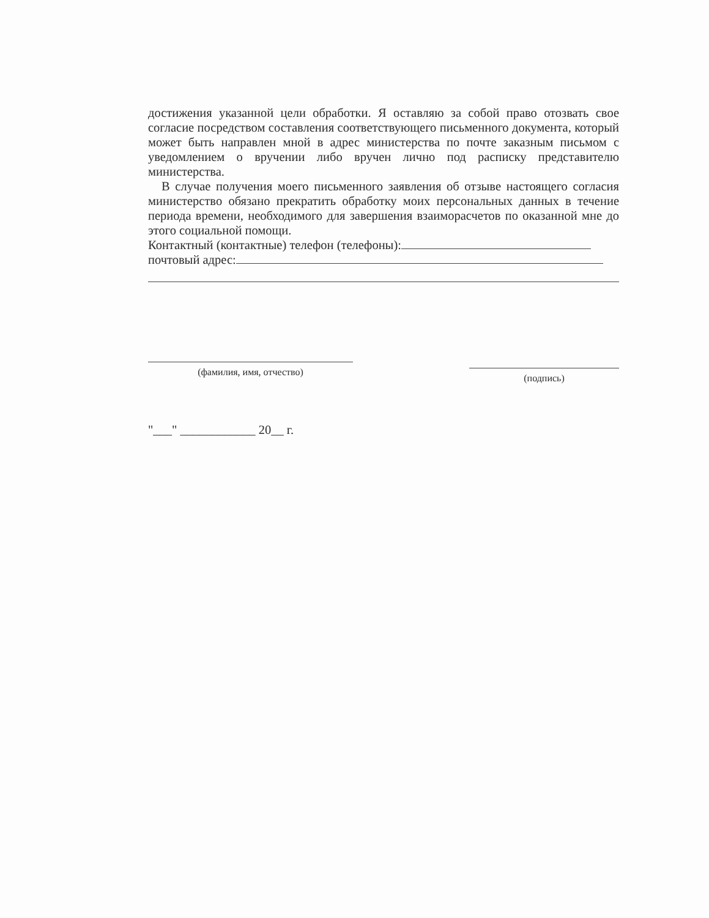достижения указанной цели обработки. Я оставляю за собой право отозвать свое согласие посредством составления соответствующего письменного документа, который может быть направлен мной в адрес министерства по почте заказным письмом с уведомлением о вручении либо вручен лично под расписку представителю министерства.
В случае получения моего письменного заявления об отзыве настоящего согласия министерство обязано прекратить обработку моих персональных данных в течение периода времени, необходимого для завершения взаиморасчетов по оказанной мне до этого социальной помощи.
Контактный (контактные) телефон (телефоны):
почтовый адрес:
(фамилия, имя, отчество)
(подпись)
"___" ____________ 20__ г.